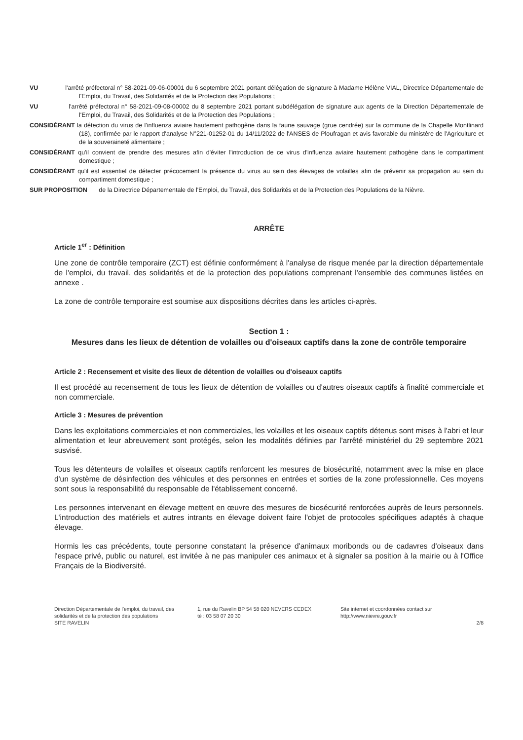VU l'arrêté préfectoral n° 58-2021-09-06-00001 du 6 septembre 2021 portant délégation de signature à Madame Hélène VIAL, Directrice Départementale de l'Emploi, du Travail, des Solidarités et de la Protection des Populations ;
VU l'arrêté préfectoral n° 58-2021-09-08-00002 du 8 septembre 2021 portant subdélégation de signature aux agents de la Direction Départementale de l'Emploi, du Travail, des Solidarités et de la Protection des Populations ;
CONSIDÉRANT la détection du virus de l'influenza aviaire hautement pathogène dans la faune sauvage (grue cendrée) sur la commune de la Chapelle Montlinard (18), confirmée par le rapport d'analyse N°221-01252-01 du 14/11/2022 de l'ANSES de Ploufragan et avis favorable du ministère de l'Agriculture et de la souveraineté alimentaire ;
CONSIDÉRANT qu'il convient de prendre des mesures afin d'éviter l'introduction de ce virus d'influenza aviaire hautement pathogène dans le compartiment domestique ;
CONSIDÉRANT qu'il est essentiel de détecter précocement la présence du virus au sein des élevages de volailles afin de prévenir sa propagation au sein du compartiment domestique ;
SUR PROPOSITION de la Directrice Départementale de l'Emploi, du Travail, des Solidarités et de la Protection des Populations de la Nièvre.
ARRÊTE
Article 1<sup>er</sup> : Définition
Une zone de contrôle temporaire (ZCT) est définie conformément à l'analyse de risque menée par la direction départementale de l'emploi, du travail, des solidarités et de la protection des populations comprenant l'ensemble des communes listées en annexe .
La zone de contrôle temporaire est soumise aux dispositions décrites dans les articles ci-après.
Section 1 :
Mesures dans les lieux de détention de volailles ou d'oiseaux captifs dans la zone de contrôle temporaire
Article 2 : Recensement et visite des lieux de détention de volailles ou d'oiseaux captifs
Il est procédé au recensement de tous les lieux de détention de volailles ou d'autres oiseaux captifs à finalité commerciale et non commerciale.
Article 3 : Mesures de prévention
Dans les exploitations commerciales et non commerciales, les volailles et les oiseaux captifs détenus sont mises à l'abri et leur alimentation et leur abreuvement sont protégés, selon les modalités définies par l'arrêté ministériel du 29 septembre 2021 susvisé.
Tous les détenteurs de volailles et oiseaux captifs renforcent les mesures de biosécurité, notamment avec la mise en place d'un système de désinfection des véhicules et des personnes en entrées et sorties de la zone professionnelle. Ces moyens sont sous la responsabilité du responsable de l'établissement concerné.
Les personnes intervenant en élevage mettent en œuvre des mesures de biosécurité renforcées auprès de leurs personnels. L'introduction des matériels et autres intrants en élevage doivent faire l'objet de protocoles spécifiques adaptés à chaque élevage.
Hormis les cas précédents, toute personne constatant la présence d'animaux moribonds ou de cadavres d'oiseaux dans l'espace privé, public ou naturel, est invitée à ne pas manipuler ces animaux et à signaler sa position à la mairie ou à l'Office Français de la Biodiversité.
Direction Départementale de l'emploi, du travail, des solidarités et de la protection des populations
SITE RAVELIN
1, rue du Ravelin BP 54 58 020 NEVERS CEDEX
té : 03 58 07 20 30
Site internet et coordonnées contact sur
http://www.nievre.gouv.fr
2/8